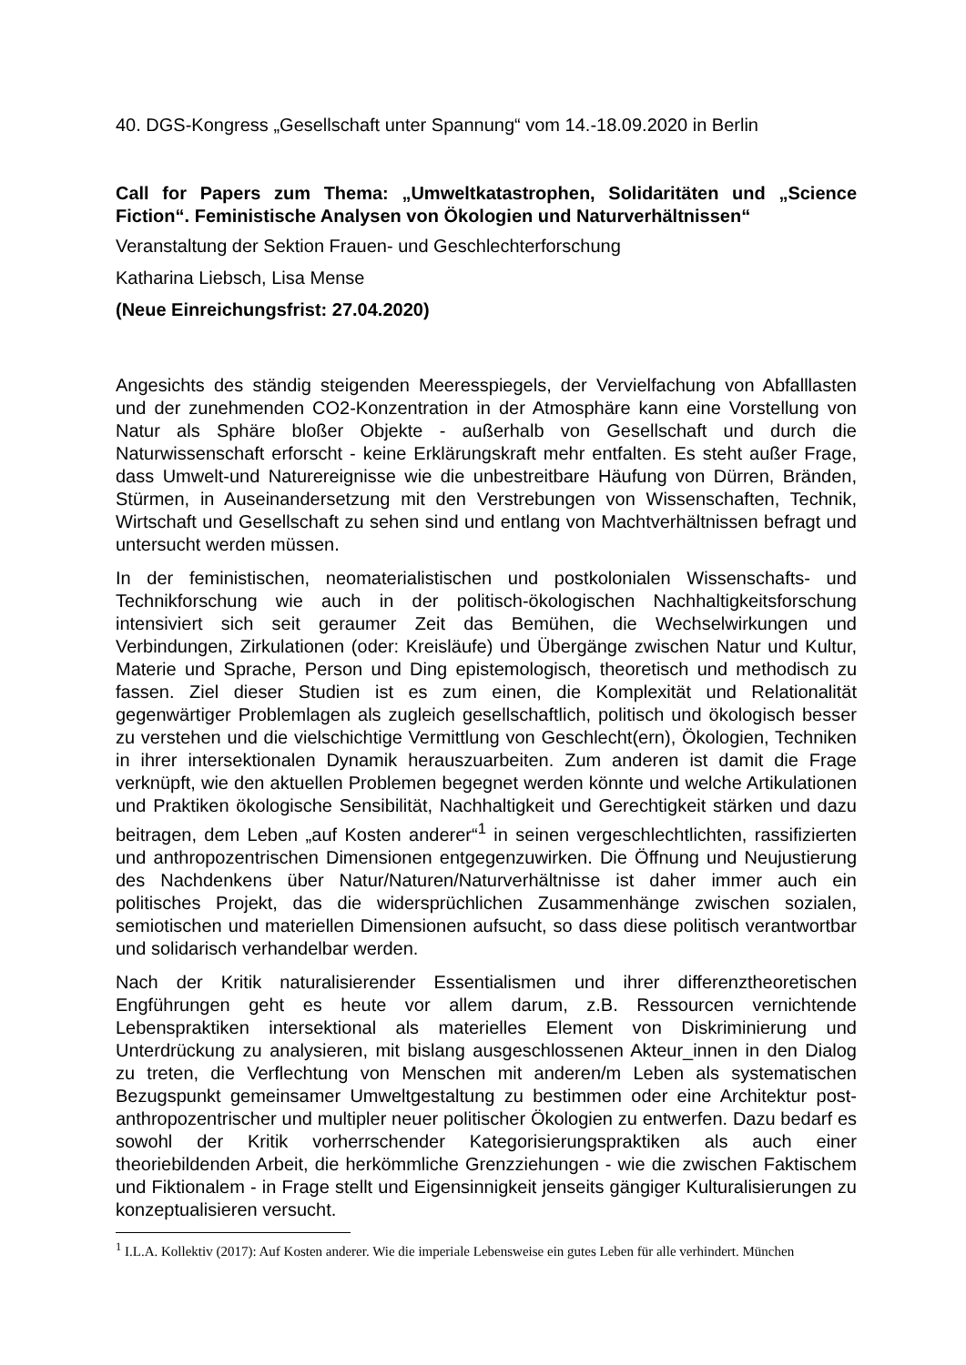40. DGS-Kongress „Gesellschaft unter Spannung“ vom 14.-18.09.2020 in Berlin
Call for Papers zum Thema: „Umweltkatastrophen, Solidaritäten und „Science Fiction“. Feministische Analysen von Ökologien und Naturverhältnissen“
Veranstaltung der Sektion Frauen- und Geschlechterforschung
Katharina Liebsch, Lisa Mense
(Neue Einreichungsfrist: 27.04.2020)
Angesichts des ständig steigenden Meeresspiegels, der Vervielfachung von Abfalllasten und der zunehmenden CO2-Konzentration in der Atmosphäre kann eine Vorstellung von Natur als Sphäre bloßer Objekte - außerhalb von Gesellschaft und durch die Naturwissenschaft erforscht - keine Erklärungskraft mehr entfalten. Es steht außer Frage, dass Umwelt-und Naturereignisse wie die unbestreitbare Häufung von Dürren, Bränden, Stürmen, in Auseinandersetzung mit den Verstrebungen von Wissenschaften, Technik, Wirtschaft und Gesellschaft zu sehen sind und entlang von Machtverhältnissen befragt und untersucht werden müssen.
In der feministischen, neomaterialistischen und postkolonialen Wissenschafts- und Technikforschung wie auch in der politisch-ökologischen Nachhaltigkeitsforschung intensiviert sich seit geraumer Zeit das Bemühen, die Wechselwirkungen und Verbindungen, Zirkulationen (oder: Kreisläufe) und Übergänge zwischen Natur und Kultur, Materie und Sprache, Person und Ding epistemologisch, theoretisch und methodisch zu fassen. Ziel dieser Studien ist es zum einen, die Komplexität und Relationalität gegenwärtiger Problemlagen als zugleich gesellschaftlich, politisch und ökologisch besser zu verstehen und die vielschichtige Vermittlung von Geschlecht(ern), Ökologien, Techniken in ihrer intersektionalen Dynamik herauszuarbeiten. Zum anderen ist damit die Frage verknüpft, wie den aktuellen Problemen begegnet werden könnte und welche Artikulationen und Praktiken ökologische Sensibilität, Nachhaltigkeit und Gerechtigkeit stärken und dazu beitragen, dem Leben „auf Kosten anderer“<sup>1</sup> in seinen vergeschlechtlichten, rassifizierten und anthropozentrischen Dimensionen entgegenzuwirken. Die Öffnung und Neujustierung des Nachdenkens über Natur/Naturen/Naturverhältnisse ist daher immer auch ein politisches Projekt, das die widersprüchlichen Zusammenhänge zwischen sozialen, semiotischen und materiellen Dimensionen aufsucht, so dass diese politisch verantwortbar und solidarisch verhandelbar werden.
Nach der Kritik naturalisierender Essentialismen und ihrer differenztheoretischen Engführungen geht es heute vor allem darum, z.B. Ressourcen vernichtende Lebenspraktiken intersektional als materielles Element von Diskriminierung und Unterdrückung zu analysieren, mit bislang ausgeschlossenen Akteur_innen in den Dialog zu treten, die Verflechtung von Menschen mit anderen/m Leben als systematischen Bezugspunkt gemeinsamer Umweltgestaltung zu bestimmen oder eine Architektur post-anthropozentrischer und multipler neuer politischer Ökologien zu entwerfen. Dazu bedarf es sowohl der Kritik vorherrschender Kategorisierungspraktiken als auch einer theoriebildenden Arbeit, die herkömmliche Grenzziehungen - wie die zwischen Faktischem und Fiktionalem - in Frage stellt und Eigensinnigkeit jenseits gängiger Kulturalisierungen zu konzeptualisieren versucht.
<sup>1</sup> I.L.A. Kollektiv (2017): Auf Kosten anderer. Wie die imperiale Lebensweise ein gutes Leben für alle verhindert. München